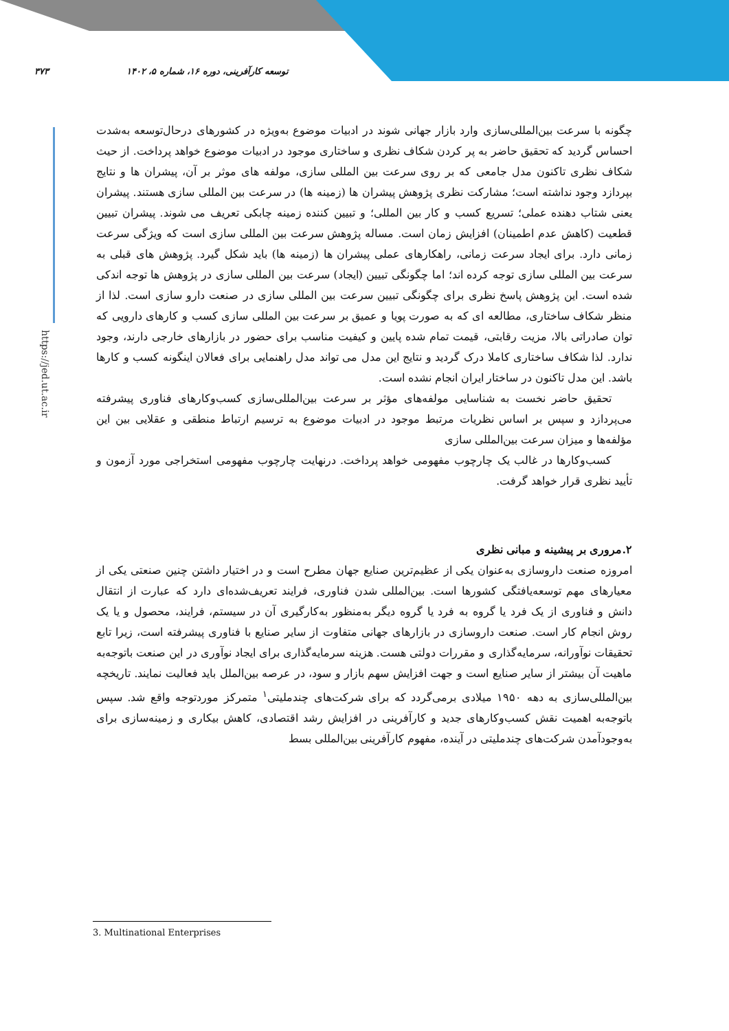۳۷۳ توسعه کارآفرینی، دوره ۱۶، شماره ۵، ۱۴۰۲
https://jed.ut.ac.ir
چگونه با سرعت بین‌المللی‌سازی وارد بازار جهانی شوند در ادبیات موضوع به‌ویژه در کشورهای درحال‌توسعه به‌شدت احساس گردید که تحقیق حاضر به پر کردن شکاف نظری و ساختاری موجود در ادبیات موضوع خواهد پرداخت. از حیث شکاف نظری تاکنون مدل جامعی که بر روی سرعت بین المللی سازی، مولفه های موثر بر آن، پیشران ها و نتایج بپردازد وجود نداشته است؛ مشارکت نظری پژوهش پیشران ها (زمینه ها) در سرعت بین المللی سازی هستند. پیشران یعنی شتاب دهنده عملی؛ تسریع کسب و کار بین المللی؛ و تبیین کننده زمینه چابکی تعریف می شوند. پیشران تبیین قطعیت (کاهش عدم اطمینان) افزایش زمان است. مساله پژوهش سرعت بین المللی سازی است که ویژگی سرعت زمانی دارد. برای ایجاد سرعت زمانی، راهکارهای عملی پیشران ها (زمینه ها) باید شکل گیرد. پژوهش های قبلی به سرعت بین المللی سازی توجه کرده اند؛ اما چگونگی تبیین (ایجاد) سرعت بین المللی سازی در پژوهش ها توجه اندکی شده است. این پژوهش پاسخ نظری برای چگونگی تبیین سرعت بین المللی سازی در صنعت دارو سازی است. لذا از منظر شکاف ساختاری، مطالعه ای که به صورت پویا و عمیق بر سرعت بین المللی سازی کسب و کارهای دارویی که توان صادراتی بالا، مزیت رقابتی، قیمت تمام شده پایین و کیفیت مناسب برای حضور در بازارهای خارجی دارند، وجود ندارد. لذا شکاف ساختاری کاملا درک گردید و نتایج این مدل می تواند مدل راهنمایی برای فعالان اینگونه کسب و کارها باشد. این مدل تاکنون در ساختار ایران انجام نشده است.
تحقیق حاضر نخست به شناسایی مولفه‌های مؤثر بر سرعت بین‌المللی‌سازی کسب‌وکارهای فناوری پیشرفته می‌پردازد و سپس بر اساس نظریات مرتبط موجود در ادبیات موضوع به ترسیم ارتباط منطقی و عقلایی بین این مؤلفه‌ها و میزان سرعت بین‌المللی سازی
کسب‌وکارها در غالب یک چارچوب مفهومی خواهد پرداخت. درنهایت چارچوب مفهومی استخراجی مورد آزمون و تأیید نظری قرار خواهد گرفت.
۲.مروری بر پیشینه و مبانی نظری
امروزه صنعت داروسازی به‌عنوان یکی از عظیم‌ترین صنایع جهان مطرح است و در اختیار داشتن چنین صنعتی یکی از معیارهای مهم توسعه‌یافتگی کشورها است. بین‌المللی شدن فناوری، فرایند تعریف‌شده‌ای دارد که عبارت از انتقال دانش و فناوری از یک فرد یا گروه به فرد یا گروه دیگر به‌منظور به‌کارگیری آن در سیستم، فرایند، محصول و یا یک روش انجام کار است. صنعت داروسازی در بازارهای جهانی متفاوت از سایر صنایع با فناوری پیشرفته است، زیرا تابع تحقیقات نوآورانه، سرمایه‌گذاری و مقررات دولتی هست. هزینه سرمایه‌گذاری برای ایجاد نوآوری در این صنعت باتوجه‌به ماهیت آن بیشتر از سایر صنایع است و جهت افزایش سهم بازار و سود، در عرصه بین‌الملل باید فعالیت نمایند. تاریخچه بین‌المللی‌سازی به دهه ۱۹۵۰ میلادی برمی‌گردد که برای شرکت‌های چندملیتی<sup>۱</sup> متمرکز موردتوجه واقع شد. سپس باتوجه‌به اهمیت نقش کسب‌وکارهای جدید و کارآفرینی در افزایش رشد اقتصادی، کاهش بیکاری و زمینه‌سازی برای به‌وجودآمدن شرکت‌های چندملیتی در آینده، مفهوم کارآفرینی بین‌المللی بسط
3. Multinational Enterprises